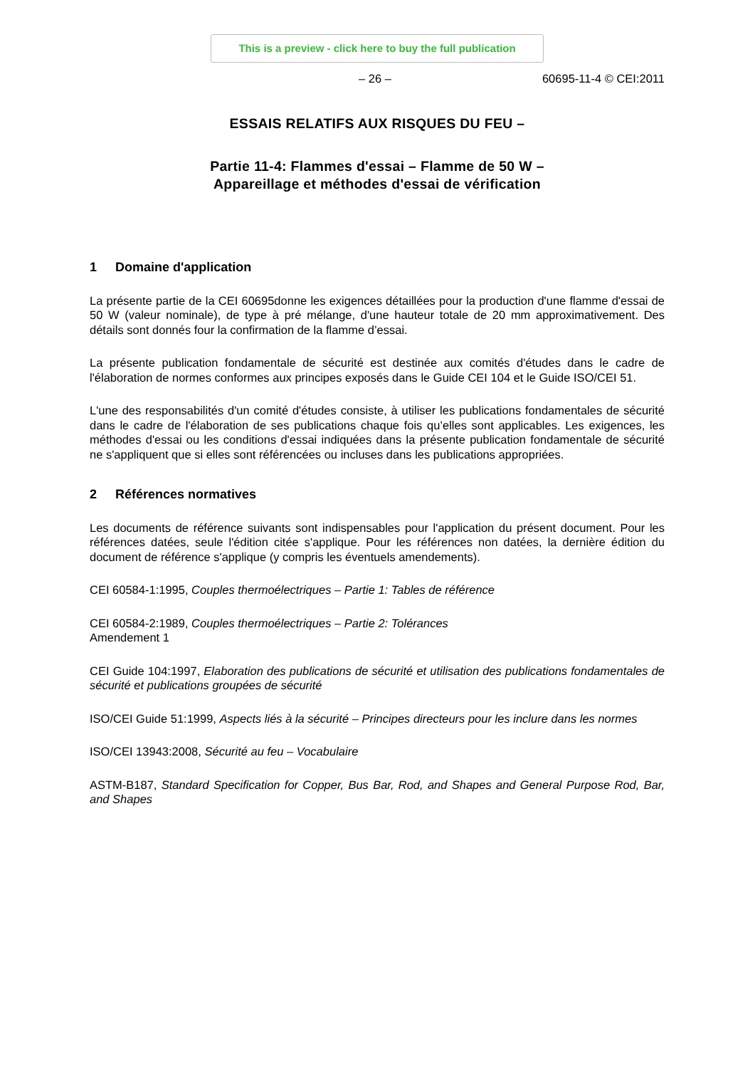This is a preview - click here to buy the full publication
– 26 – 60695-11-4 © CEI:2011
ESSAIS RELATIFS AUX RISQUES DU FEU –
Partie 11-4: Flammes d'essai – Flamme de 50 W –
Appareillage et méthodes d'essai de vérification
1 Domaine d'application
La présente partie de la CEI 60695donne les exigences détaillées pour la production d'une flamme d'essai de 50 W (valeur nominale), de type à pré mélange, d'une hauteur totale de 20 mm approximativement. Des détails sont donnés four la confirmation de la flamme d’essai.
La présente publication fondamentale de sécurité est destinée aux comités d'études dans le cadre de l'élaboration de normes conformes aux principes exposés dans le Guide CEI 104 et le Guide ISO/CEI 51.
L'une des responsabilités d'un comité d'études consiste, à utiliser les publications fondamentales de sécurité dans le cadre de l'élaboration de ses publications chaque fois qu’elles sont applicables. Les exigences, les méthodes d'essai ou les conditions d'essai indiquées dans la présente publication fondamentale de sécurité ne s'appliquent que si elles sont référencées ou incluses dans les publications appropriées.
2 Références normatives
Les documents de référence suivants sont indispensables pour l'application du présent document. Pour les références datées, seule l'édition citée s'applique. Pour les références non datées, la dernière édition du document de référence s'applique (y compris les éventuels amendements).
CEI 60584-1:1995, Couples thermoélectriques – Partie 1: Tables de référence
CEI 60584-2:1989, Couples thermoélectriques – Partie 2: Tolérances
Amendement 1
CEI Guide 104:1997, Elaboration des publications de sécurité et utilisation des publications fondamentales de sécurité et publications groupées de sécurité
ISO/CEI Guide 51:1999, Aspects liés à la sécurité – Principes directeurs pour les inclure dans les normes
ISO/CEI 13943:2008, Sécurité au feu – Vocabulaire
ASTM-B187, Standard Specification for Copper, Bus Bar, Rod, and Shapes and General Purpose Rod, Bar, and Shapes